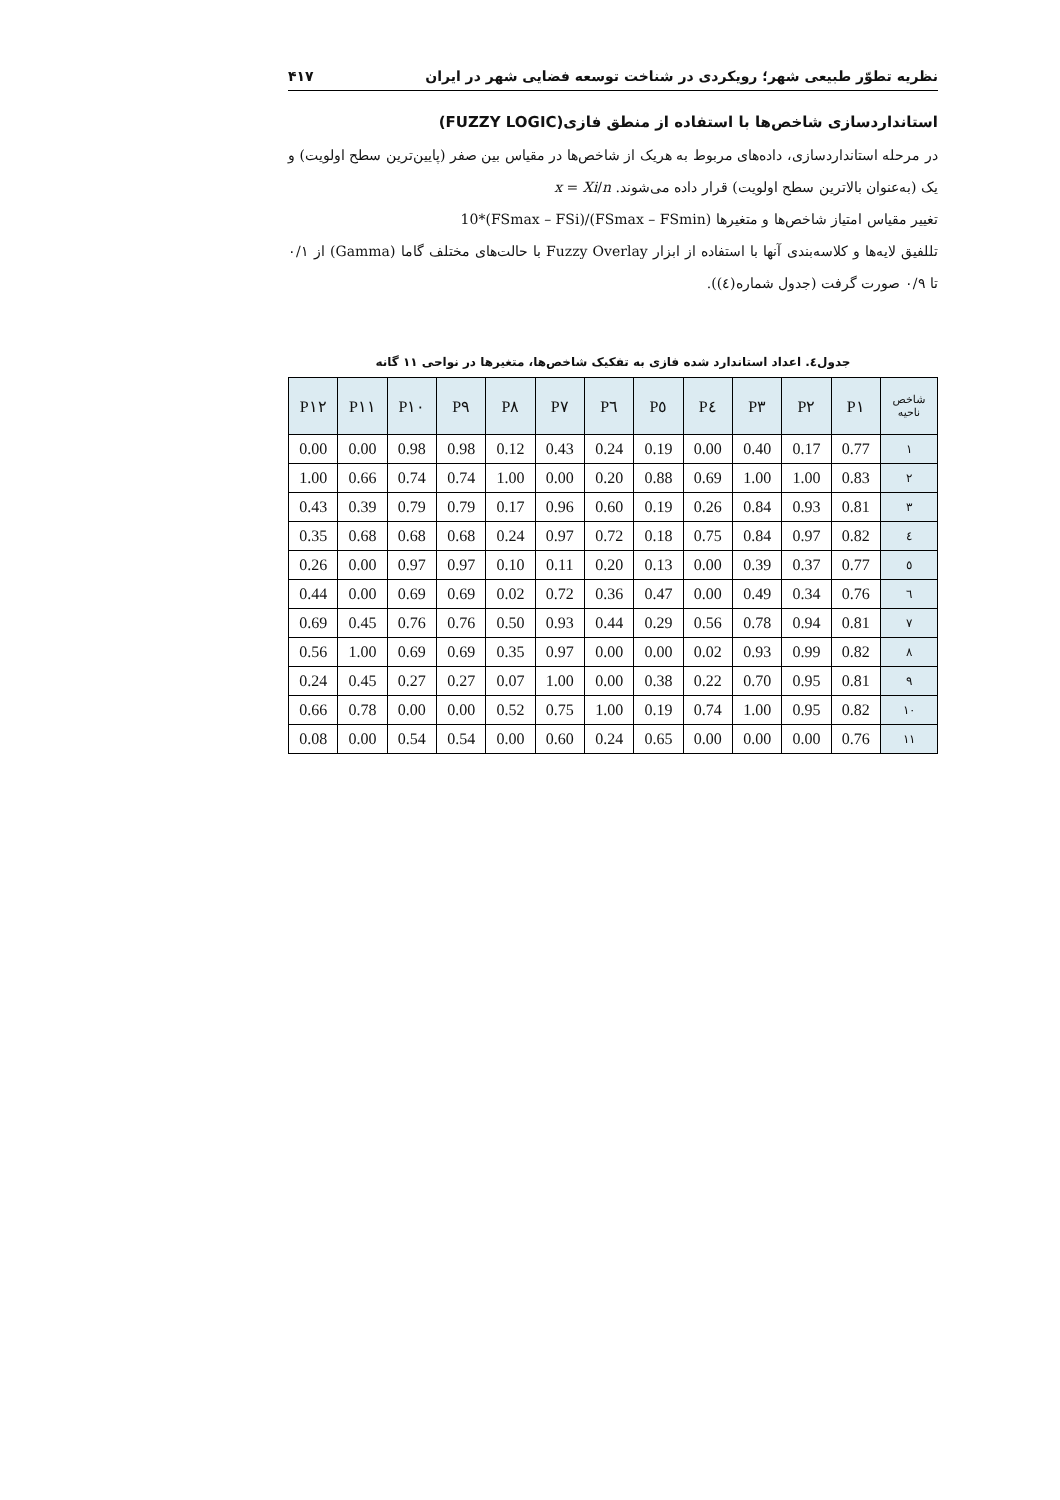نظریه تطوّر طبیعی شهر؛ رویکردی در شناخت توسعه فضایی شهر در ایران ۴۱۷
استانداردسازی شاخص‌ها با استفاده از منطق فازی(FUZZY LOGIC)
در مرحله استانداردسازی، داده‌های مربوط به هریک از شاخص‌ها در مقیاس بین صفر (پایین‌ترین سطح اولویت) و یک (به‌عنوان بالاترین سطح اولویت) قرار داده می‌شوند. x = Xi/n
تغییر مقیاس امتیاز شاخص‌ها و متغیرها 10*(FSmax – FSi)/(FSmax – FSmin)
تللفیق لایه‌ها و کلاسه‌بندی آنها با استفاده از ابزار Fuzzy Overlay با حالت‌های مختلف گاما (Gamma) از ۰/۱ تا ۰/۹ صورت گرفت (جدول شماره(٤)).
جدول٤. اعداد استاندارد شده فازی به تفکیک شاخص‌ها، متغیرها در نواحی ۱۱ گانه
| شاخص ناحیه | P۱ | P۲ | P۳ | P٤ | P٥ | P٦ | P۷ | P۸ | P۹ | P۱۰ | P۱۱ | P۱۲ |
| --- | --- | --- | --- | --- | --- | --- | --- | --- | --- | --- | --- | --- |
| ۱ | 0.77 | 0.17 | 0.40 | 0.00 | 0.19 | 0.24 | 0.43 | 0.12 | 0.98 | 0.98 | 0.00 | 0.00 |
| ۲ | 0.83 | 1.00 | 1.00 | 0.69 | 0.88 | 0.20 | 0.00 | 1.00 | 0.74 | 0.74 | 0.66 | 1.00 |
| ۳ | 0.81 | 0.93 | 0.84 | 0.26 | 0.19 | 0.60 | 0.96 | 0.17 | 0.79 | 0.79 | 0.39 | 0.43 |
| ٤ | 0.82 | 0.97 | 0.84 | 0.75 | 0.18 | 0.72 | 0.97 | 0.24 | 0.68 | 0.68 | 0.68 | 0.35 |
| ٥ | 0.77 | 0.37 | 0.39 | 0.00 | 0.13 | 0.20 | 0.11 | 0.10 | 0.97 | 0.97 | 0.00 | 0.26 |
| ٦ | 0.76 | 0.34 | 0.49 | 0.00 | 0.47 | 0.36 | 0.72 | 0.02 | 0.69 | 0.69 | 0.00 | 0.44 |
| ۷ | 0.81 | 0.94 | 0.78 | 0.56 | 0.29 | 0.44 | 0.93 | 0.50 | 0.76 | 0.76 | 0.45 | 0.69 |
| ۸ | 0.82 | 0.99 | 0.93 | 0.02 | 0.00 | 0.00 | 0.97 | 0.35 | 0.69 | 0.69 | 1.00 | 0.56 |
| ۹ | 0.81 | 0.95 | 0.70 | 0.22 | 0.38 | 0.00 | 1.00 | 0.07 | 0.27 | 0.27 | 0.45 | 0.24 |
| ۱۰ | 0.82 | 0.95 | 1.00 | 0.74 | 0.19 | 1.00 | 0.75 | 0.52 | 0.00 | 0.00 | 0.78 | 0.66 |
| ۱۱ | 0.76 | 0.00 | 0.00 | 0.00 | 0.65 | 0.24 | 0.60 | 0.00 | 0.54 | 0.54 | 0.00 | 0.08 |